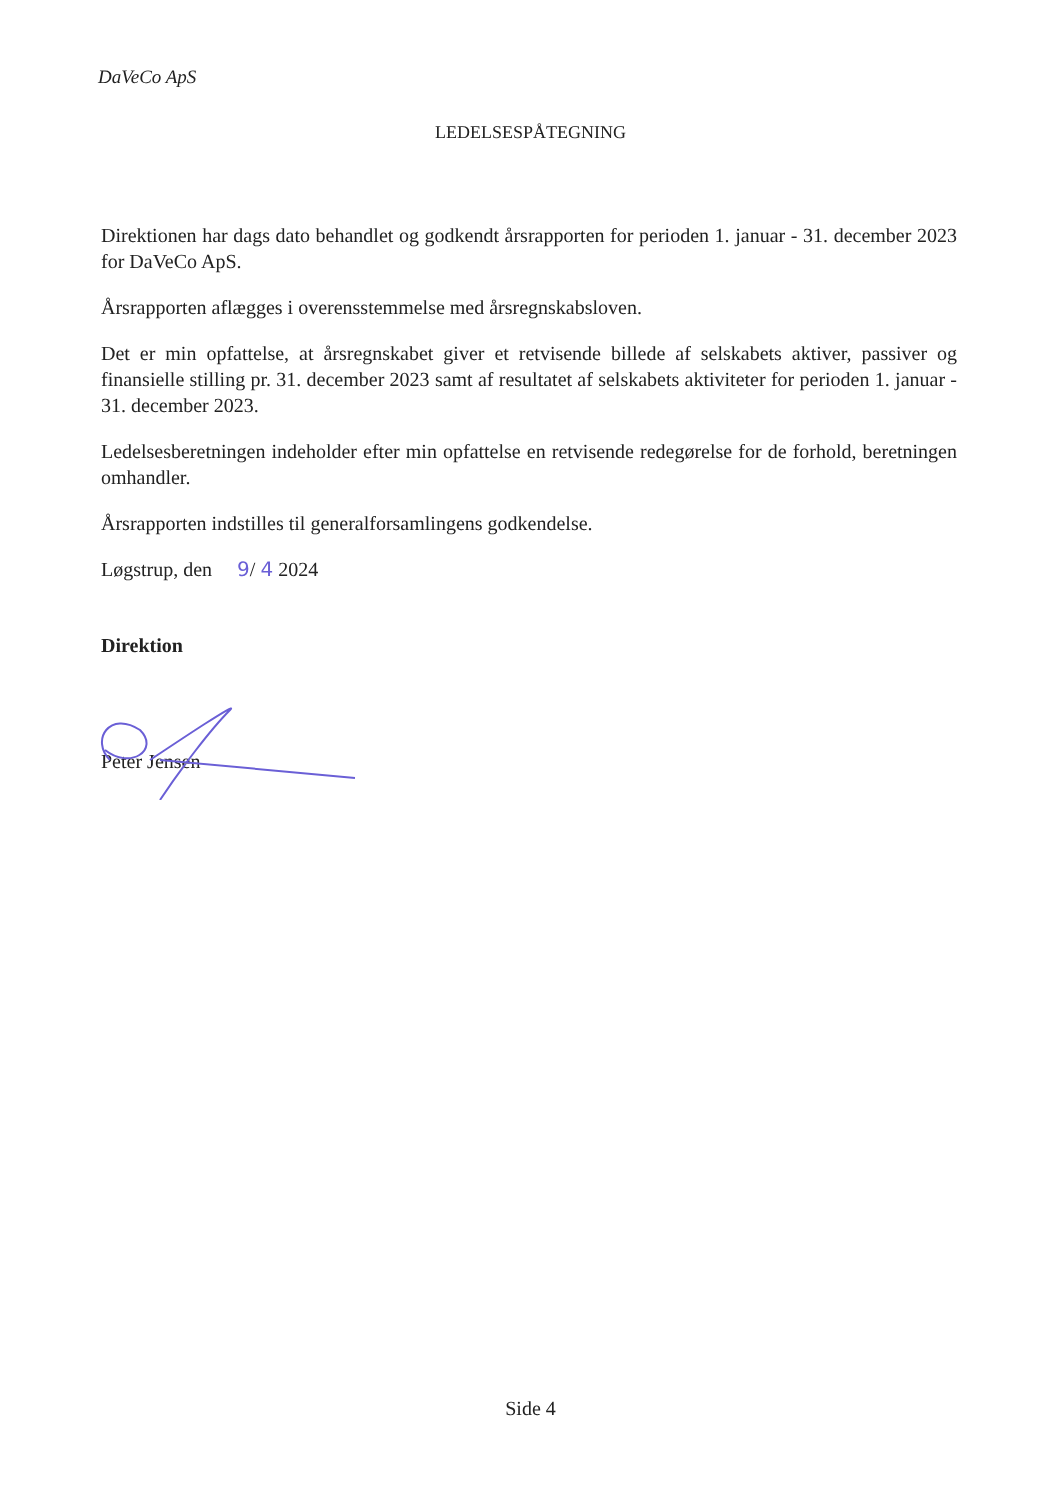DaVeCo ApS
LEDELSESPÅTEGNING
Direktionen har dags dato behandlet og godkendt årsrapporten for perioden 1. januar - 31. december 2023 for DaVeCo ApS.
Årsrapporten aflægges i overensstemmelse med årsregnskabsloven.
Det er min opfattelse, at årsregnskabet giver et retvisende billede af selskabets aktiver, passiver og finansielle stilling pr. 31. december 2023 samt af resultatet af selskabets aktiviteter for perioden 1. januar - 31. december 2023.
Ledelsesberetningen indeholder efter min opfattelse en retvisende redegørelse for de forhold, beretningen omhandler.
Årsrapporten indstilles til generalforsamlingens godkendelse.
Løgstrup, den 9/ 4 2024
Direktion
Peter Jensen
Side 4